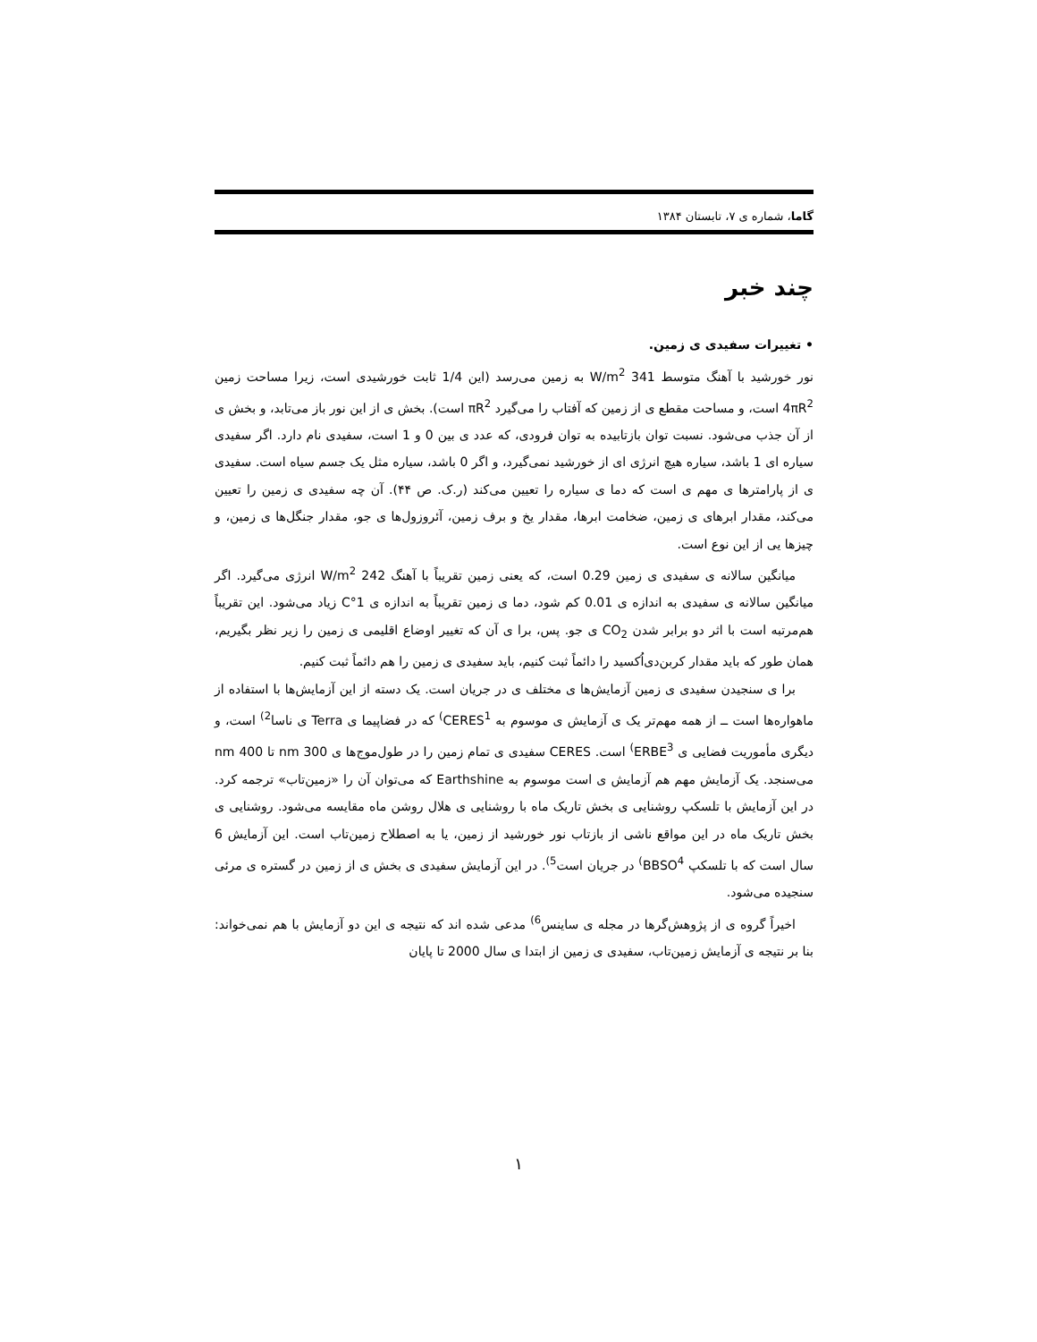گاما، شماره ی ۷، تابستان ۱۳۸۴
چند خبر
• تغییرات سفیدی ی زمین.
نور خورشید با آهنگ متوسط 341 W/m<sup>2</sup> به زمین می‌رسد (این 1/4 ثابت خورشیدی است، زیرا مساحت زمین 4πR<sup>2</sup> است، و مساحت مقطع ی از زمین که آفتاب را می‌گیرد πR<sup>2</sup> است). بخش ی از این نور باز می‌تابد، و بخش ی از آن جذب می‌شود. نسبت توان بازتابیده به توان فرودی، که عدد ی بین 0 و 1 است، سفیدی نام دارد. اگر سفیدی سیاره ای 1 باشد، سیاره هیچ انرژی ای از خورشید نمی‌گیرد، و اگر 0 باشد، سیاره مثل یک جسم سیاه است. سفیدی ی از پارامترها ی مهم ی است که دما ی سیاره را تعیین می‌کند (ر.ک. ص ۴۴). آن چه سفیدی ی زمین را تعیین می‌کند، مقدار ابرهای ی زمین، ضخامت ابرها، مقدار یخ و برف زمین، آئروزول‌ها ی جو، مقدار جنگل‌ها ی زمین، و چیزها یی از این نوع است.
میانگین سالانه ی سفیدی ی زمین 0.29 است، که یعنی زمین تقریباً با آهنگ 242 W/m<sup>2</sup> انرژی می‌گیرد. اگر میانگین سالانه ی سفیدی به اندازه ی 0.01 کم شود، دما ی زمین تقریباً به اندازه ی 1°C زیاد می‌شود. این تقریباً هم‌مرتبه است با اثر دو برابر شدن CO<sub>2</sub> ی جو. پس، برا ی آن که تغییر اوضاع اقلیمی ی زمین را زیر نظر بگیریم، همان طور که باید مقدار کربن‌دی‌اُکسید را دائماً ثبت کنیم، باید سفیدی ی زمین را هم دائماً ثبت کنیم.
برا ی سنجیدن سفیدی ی زمین آزمایش‌ها ی مختلف ی در جریان است. یک دسته از این آزمایش‌ها با استفاده از ماهواره‌ها است ــ از همه مهم‌تر یک ی آزمایش ی موسوم به CERES<sup>1)</sup> که در فضاپیما ی Terra ی ناسا<sup>2)</sup> است، و دیگری مأموریت فضایی ی ERBE<sup>3)</sup> است. CERES سفیدی ی تمام زمین را در طول‌موج‌ها ی 300 nm تا 400 nm می‌سنجد. یک آزمایش مهم هم آزمایش ی است موسوم به Earthshine که می‌توان آن را «زمین‌تاب» ترجمه کرد. در این آزمایش با تلسکپ روشنایی ی بخش تاریک ماه با روشنایی ی هلال روشن ماه مقایسه می‌شود. روشنایی ی بخش تاریک ماه در این مواقع ناشی از بازتاب نور خورشید از زمین، یا به اصطلاح زمین‌تاب است. این آزمایش 6 سال است که با تلسکپ BBSO<sup>4)</sup> در جریان است<sup>5)</sup>. در این آزمایش سفیدی ی بخش ی از زمین در گستره ی مرئی سنجیده می‌شود.
اخیراً گروه ی از پژوهش‌گرها در مجله ی ساینس<sup>6)</sup> مدعی شده اند که نتیجه ی این دو آزمایش با هم نمی‌خواند: بنا بر نتیجه ی آزمایش زمین‌تاب، سفیدی ی زمین از ابتدا ی سال 2000 تا پایان
۱